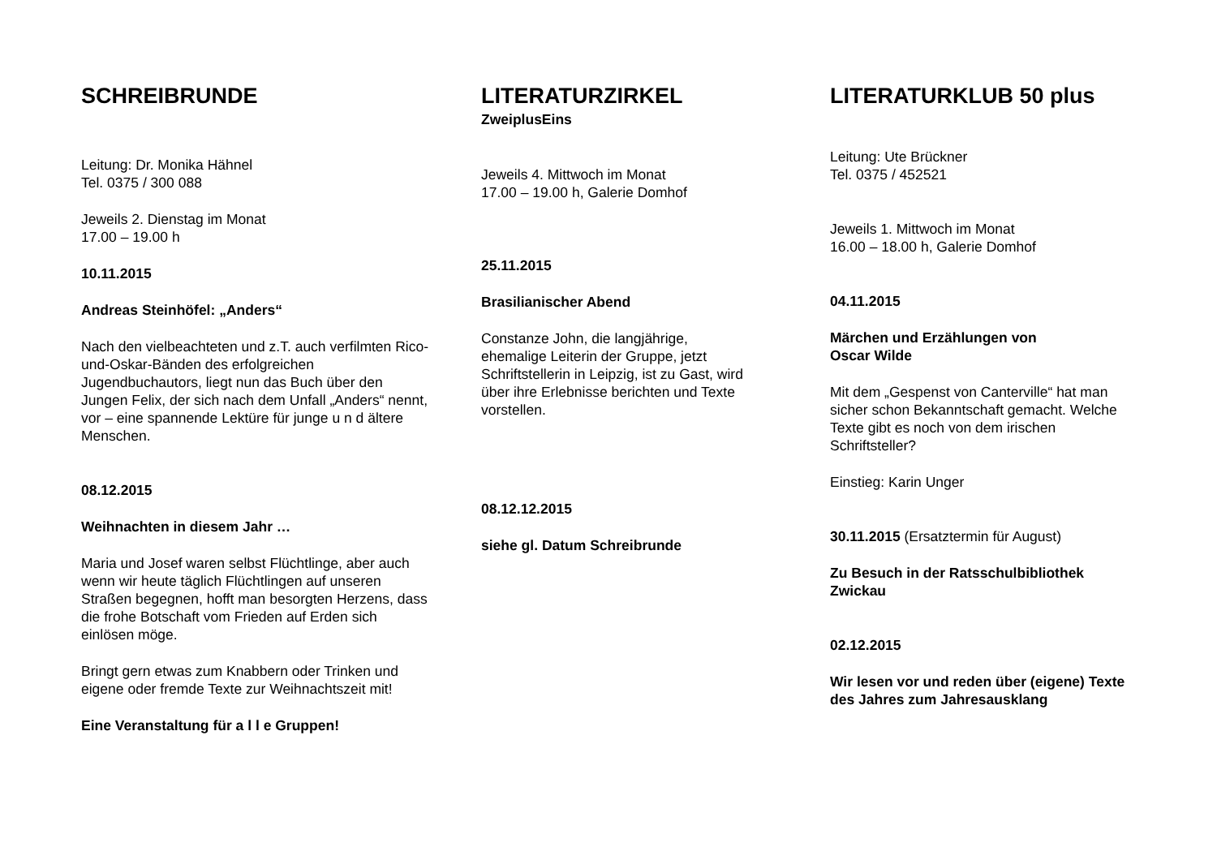SCHREIBRUNDE
Leitung: Dr. Monika Hähnel
Tel. 0375 / 300 088
Jeweils 2. Dienstag im Monat
17.00 – 19.00 h
10.11.2015
Andreas Steinhöfel: „Anders“
Nach den vielbeachteten und z.T. auch verfilmten Rico-und-Oskar-Bänden des erfolgreichen Jugendbuchautors, liegt nun das Buch über den Jungen Felix, der sich nach dem Unfall „Anders“ nennt, vor – eine spannende Lektüre für junge u n d ältere Menschen.
08.12.2015
Weihnachten in diesem Jahr …
Maria und Josef waren selbst Flüchtlinge, aber auch wenn wir heute täglich Flüchtlingen auf unseren Straßen begegnen, hofft man besorgten Herzens, dass die frohe Botschaft vom Frieden auf Erden sich einlösen möge.
Bringt gern etwas zum Knabbern oder Trinken und eigene oder fremde Texte zur Weihnachtszeit mit!
Eine Veranstaltung für a l l e Gruppen!
LITERATURZIRKEL
ZweiplusEins
Jeweils 4. Mittwoch im Monat
17.00 – 19.00 h, Galerie Domhof
25.11.2015
Brasilianischer Abend
Constanze John, die langjährige, ehemalige Leiterin der Gruppe, jetzt Schriftstellerin in Leipzig, ist zu Gast, wird über ihre Erlebnisse berichten und Texte vorstellen.
08.12.12.2015
siehe gl. Datum Schreibrunde
LITERATURKLUB 50 plus
Leitung: Ute Brückner
Tel. 0375 / 452521
Jeweils 1. Mittwoch im Monat
16.00 – 18.00 h, Galerie Domhof
04.11.2015
Märchen und Erzählungen von
Oscar Wilde
Mit dem „Gespenst von Canterville“ hat man sicher schon Bekanntschaft gemacht. Welche Texte gibt es noch von dem irischen Schriftsteller?
Einstieg: Karin Unger
30.11.2015 (Ersatztermin für August)
Zu Besuch in der Ratsschulbibliothek Zwickau
02.12.2015
Wir lesen vor und reden über (eigene) Texte des Jahres zum Jahresausklang